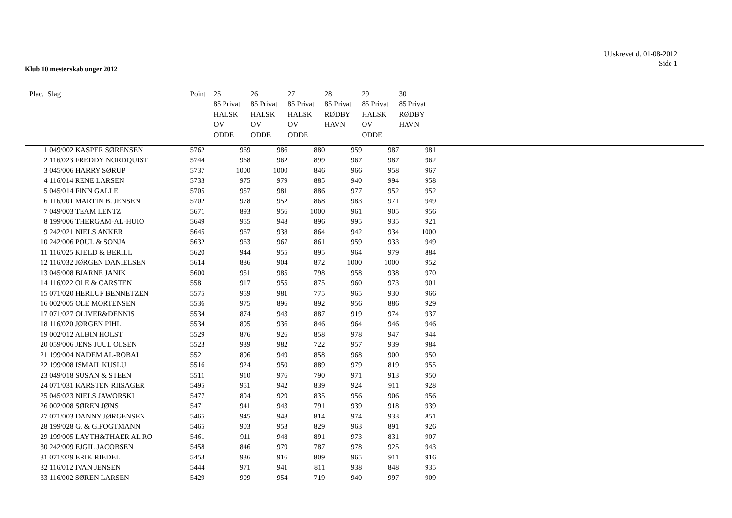Udskrevet d. 01-08-2012
Side 1
Klub 10 mesterskab unger 2012
| Plac. | Slag | Point | 25 85 Privat HALSK OV ODDE | 26 85 Privat HALSK OV ODDE | 27 85 Privat HALSK OV ODDE | 28 85 Privat RØDBY HAVN | 29 85 Privat HALSK OV ODDE | 30 85 Privat RØDBY HAVN |
| --- | --- | --- | --- | --- | --- | --- | --- | --- |
| 1 | 049/002 KASPER SØRENSEN | 5762 | 969 | 986 | 880 | 959 | 987 | 981 |
| 2 | 116/023 FREDDY NORDQUIST | 5744 | 968 | 962 | 899 | 967 | 987 | 962 |
| 3 | 045/006 HARRY SØRUP | 5737 | 1000 | 1000 | 846 | 966 | 958 | 967 |
| 4 | 116/014 RENE LARSEN | 5733 | 975 | 979 | 885 | 940 | 994 | 958 |
| 5 | 045/014 FINN GALLE | 5705 | 957 | 981 | 886 | 977 | 952 | 952 |
| 6 | 116/001 MARTIN B. JENSEN | 5702 | 978 | 952 | 868 | 983 | 971 | 949 |
| 7 | 049/003 TEAM LENTZ | 5671 | 893 | 956 | 1000 | 961 | 905 | 956 |
| 8 | 199/006 THERGAM-AL-HUIO | 5649 | 955 | 948 | 896 | 995 | 935 | 921 |
| 9 | 242/021 NIELS ANKER | 5645 | 967 | 938 | 864 | 942 | 934 | 1000 |
| 10 | 242/006 POUL & SONJA | 5632 | 963 | 967 | 861 | 959 | 933 | 949 |
| 11 | 116/025 KJELD & BERILL | 5620 | 944 | 955 | 895 | 964 | 979 | 884 |
| 12 | 116/032 JØRGEN DANIELSEN | 5614 | 886 | 904 | 872 | 1000 | 1000 | 952 |
| 13 | 045/008 BJARNE JANIK | 5600 | 951 | 985 | 798 | 958 | 938 | 970 |
| 14 | 116/022 OLE & CARSTEN | 5581 | 917 | 955 | 875 | 960 | 973 | 901 |
| 15 | 071/020 HERLUF BENNETZEN | 5575 | 959 | 981 | 775 | 965 | 930 | 966 |
| 16 | 002/005 OLE MORTENSEN | 5536 | 975 | 896 | 892 | 956 | 886 | 929 |
| 17 | 071/027 OLIVER&DENNIS | 5534 | 874 | 943 | 887 | 919 | 974 | 937 |
| 18 | 116/020 JØRGEN PIHL | 5534 | 895 | 936 | 846 | 964 | 946 | 946 |
| 19 | 002/012 ALBIN HOLST | 5529 | 876 | 926 | 858 | 978 | 947 | 944 |
| 20 | 059/006 JENS JUUL OLSEN | 5523 | 939 | 982 | 722 | 957 | 939 | 984 |
| 21 | 199/004 NADEM AL-ROBAI | 5521 | 896 | 949 | 858 | 968 | 900 | 950 |
| 22 | 199/008 ISMAIL KUSLU | 5516 | 924 | 950 | 889 | 979 | 819 | 955 |
| 23 | 049/018 SUSAN & STEEN | 5511 | 910 | 976 | 790 | 971 | 913 | 950 |
| 24 | 071/031 KARSTEN RIISAGER | 5495 | 951 | 942 | 839 | 924 | 911 | 928 |
| 25 | 045/023 NIELS JAWORSKI | 5477 | 894 | 929 | 835 | 956 | 906 | 956 |
| 26 | 002/008 SØREN JØNS | 5471 | 941 | 943 | 791 | 939 | 918 | 939 |
| 27 | 071/003 DANNY JØRGENSEN | 5465 | 945 | 948 | 814 | 974 | 933 | 851 |
| 28 | 199/028 G. & G.FOGTMANN | 5465 | 903 | 953 | 829 | 963 | 891 | 926 |
| 29 | 199/005 LAYTH&THAER AL RO | 5461 | 911 | 948 | 891 | 973 | 831 | 907 |
| 30 | 242/009 EJGIL JACOBSEN | 5458 | 846 | 979 | 787 | 978 | 925 | 943 |
| 31 | 071/029 ERIK RIEDEL | 5453 | 936 | 916 | 809 | 965 | 911 | 916 |
| 32 | 116/012 IVAN JENSEN | 5444 | 971 | 941 | 811 | 938 | 848 | 935 |
| 33 | 116/002 SØREN LARSEN | 5429 | 909 | 954 | 719 | 940 | 997 | 909 |